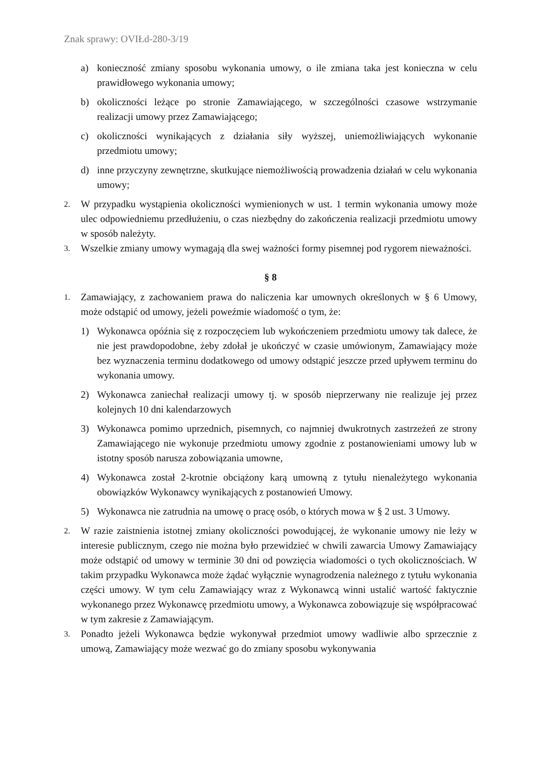Znak sprawy: OVIŁd-280-3/19
a) konieczność zmiany sposobu wykonania umowy, o ile zmiana taka jest konieczna w celu prawidłowego wykonania umowy;
b) okoliczności leżące po stronie Zamawiającego, w szczególności czasowe wstrzymanie realizacji umowy przez Zamawiającego;
c) okoliczności wynikających z działania siły wyższej, uniemożliwiających wykonanie przedmiotu umowy;
d) inne przyczyny zewnętrzne, skutkujące niemożliwością prowadzenia działań w celu wykonania umowy;
2. W przypadku wystąpienia okoliczności wymienionych w ust. 1 termin wykonania umowy może ulec odpowiedniemu przedłużeniu, o czas niezbędny do zakończenia realizacji przedmiotu umowy w sposób należyty.
3. Wszelkie zmiany umowy wymagają dla swej ważności formy pisemnej pod rygorem nieważności.
§ 8
1. Zamawiający, z zachowaniem prawa do naliczenia kar umownych określonych w § 6 Umowy, może odstąpić od umowy, jeżeli poweźmie wiadomość o tym, że:
1) Wykonawca opóźnia się z rozpoczęciem lub wykończeniem przedmiotu umowy tak dalece, że nie jest prawdopodobne, żeby zdołał je ukończyć w czasie umówionym, Zamawiający może bez wyznaczenia terminu dodatkowego od umowy odstąpić jeszcze przed upływem terminu do wykonania umowy.
2) Wykonawca zaniechał realizacji umowy tj. w sposób nieprzerwany nie realizuje jej przez kolejnych 10 dni kalendarzowych
3) Wykonawca pomimo uprzednich, pisemnych, co najmniej dwukrotnych zastrzeżeń ze strony Zamawiającego nie wykonuje przedmiotu umowy zgodnie z postanowieniami umowy lub w istotny sposób narusza zobowiązania umowne,
4) Wykonawca został 2-krotnie obciążony karą umowną z tytułu nienależytego wykonania obowiązków Wykonawcy wynikających z postanowień Umowy.
5) Wykonawca nie zatrudnia na umowę o pracę osób, o których mowa w § 2 ust. 3 Umowy.
2. W razie zaistnienia istotnej zmiany okoliczności powodującej, że wykonanie umowy nie leży w interesie publicznym, czego nie można było przewidzieć w chwili zawarcia Umowy Zamawiający może odstąpić od umowy w terminie 30 dni od powzięcia wiadomości o tych okolicznościach. W takim przypadku Wykonawca może żądać wyłącznie wynagrodzenia należnego z tytułu wykonania części umowy. W tym celu Zamawiający wraz z Wykonawcą winni ustalić wartość faktycznie wykonanego przez Wykonawcę przedmiotu umowy, a Wykonawca zobowiązuje się współpracować w tym zakresie z Zamawiającym.
3. Ponadto jeżeli Wykonawca będzie wykonywał przedmiot umowy wadliwie albo sprzecznie z umową, Zamawiający może wezwać go do zmiany sposobu wykonywania